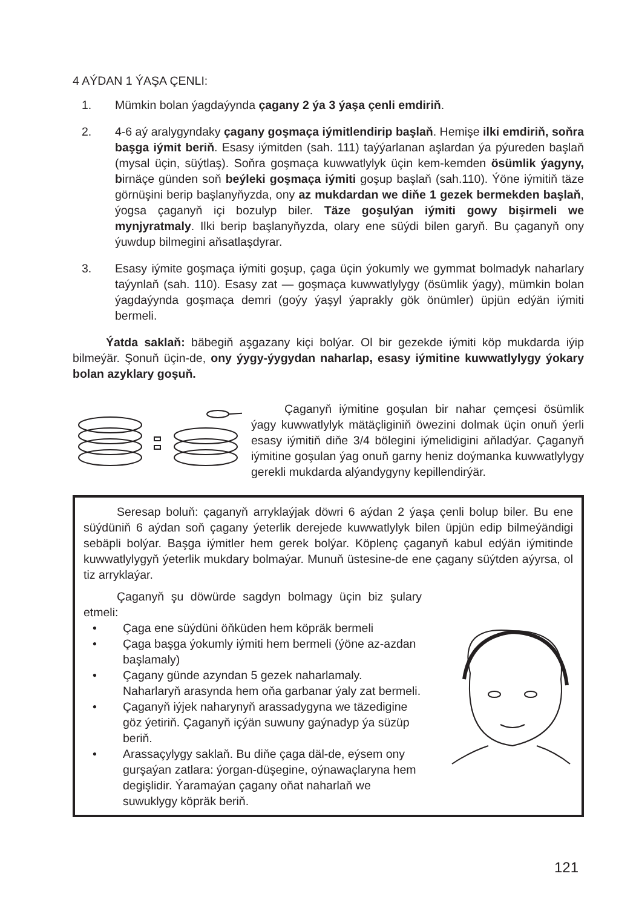4 AÝDAN 1 ÝAŞA ÇENLI:
1. Mümkin bolan ýagdaýynda çagany 2 ýa 3 ýaşa çenli emdiriň.
2. 4-6 aý aralygyndaky çagany goşmaça iýmitlendirip başlaň. Hemişe ilki emdiriň, soňra başga iýmit beriň. Esasy iýmitden (sah. 111) taýýarlanan aşlardan ýa pýureden başlaň (mysal üçin, süýtlaş). Soňra goşmaça kuwwatlylyk üçin kem-kemden ösümlik ýagyny, birnäçe günden soň beýleki goşmaça iýmiti goşup başlaň (sah.110). Ýöne iýmitiň täze görnüşini berip başlanyňyzda, ony az mukdardan we diňe 1 gezek bermekden başlaň, ýogsa çaganyň içi bozulyp biler. Täze goşulýan iýmiti gowy bişirmeli we mynjyratmaly. Ilki berip başlanyňyzda, olary ene süýdi bilen garyň. Bu çaganyň ony ýuwdup bilmegini aňsatlaşdyrar.
3. Esasy iýmite goşmaça iýmiti goşup, çaga üçin ýokumly we gymmat bolmadyk naharlary taýynlaň (sah. 110). Esasy zat — goşmaça kuwwatlylygy (ösümlik ýagy), mümkin bolan ýagdaýynda goşmaça demri (goýy ýaşyl ýaprakly gök önümler) üpjün edýän iýmiti bermeli.
Ýatda saklaň: bäbegiň aşgazany kiçi bolýar. Ol bir gezekde iýmiti köp mukdarda iýip bilmeýär. Şonuň üçin-de, ony ýygy-ýygydan naharlap, esasy iýmitine kuwwatlylygy ýokary bolan azyklary goşuň.
Çaganyň iýmitine goşulan bir nahar çemçesi ösümlik ýagy kuwwatlylyk mätäçliginiň öwezini dolmak üçin onuň ýerli esasy iýmitiň diňe 3/4 bölegini iýmelidigini aňladýar. Çaganyň iýmitine goşulan ýag onuň garny heniz doýmanka kuwwatlylygy gerekli mukdarda alýandygyny kepillendirýär.
Seresap boluň: çaganyň arryklaýjak döwri 6 aýdan 2 ýaşa çenli bolup biler. Bu ene süýdüniň 6 aýdan soň çagany ýeterlik derejede kuwwatlylyk bilen üpjün edip bilmeýändigi sebäpli bolýar. Başga iýmitler hem gerek bolýar. Köplenç çaganyň kabul edýän iýmitinde kuwwatlylygyň ýeterlik mukdary bolmaýar. Munuň üstesine-de ene çagany süýtden aýyrsa, ol tiz arryklaýar.
Çaganyň şu döwürde sagdyn bolmagy üçin biz şulary etmeli:
• Çaga ene süýdüni öňküden hem köpräk bermeli
• Çaga başga ýokumly iýmiti hem bermeli (ýöne az-azdan başlamaly)
• Çagany günde azyndan 5 gezek naharlamaly. Naharlaryň arasynda hem oňa garbanar ýaly zat bermeli.
• Çaganyň iýjek naharynyň arassadygyna we täzedigine göz ýetiriň. Çaganyň içýän suwuny gaýnadyp ýa süzüp beriň.
• Arassaçylygy saklaň. Bu diňe çaga däl-de, eýsem ony gurşaýan zatlara: ýorgan-düşegine, oýnawaçlaryna hem degişlidir. Ýaramaýan çagany oňat naharlaň we suwuklygy köpräk beriň.
121